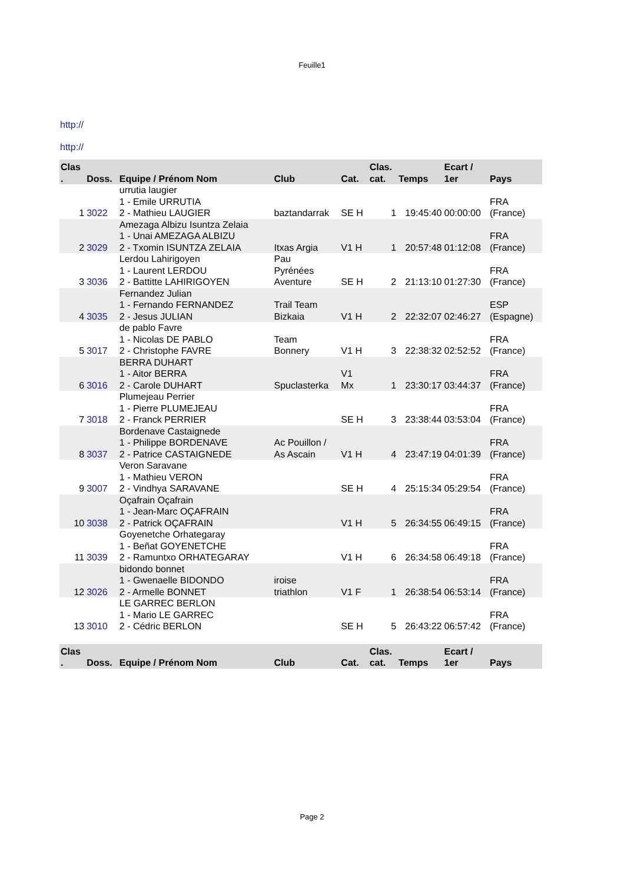Feuille1
http://
http://
| Clas . | Doss. | Equipe / Prénom Nom | Club | Cat. | Clas. cat. | Temps | Ecart / 1er | Pays |
| --- | --- | --- | --- | --- | --- | --- | --- | --- |
| 1 | 3022 | urrutia laugier 1 - Emile URRUTIA 2 - Mathieu LAUGIER | baztandarrak | SE H | 1 | 19:45:40 | 00:00:00 | FRA (France) |
| 2 | 3029 | Amezaga Albizu Isuntza Zelaia 1 - Unai AMEZAGA ALBIZU 2 - Txomin ISUNTZA ZELAIA | Itxas Argia | V1 H | 1 | 20:57:48 | 01:12:08 | FRA (France) |
| 3 | 3036 | Lerdou Lahirigoyen 1 - Laurent LERDOU 2 - Battitte LAHIRIGOYEN | Pau Pyrénées Aventure | SE H | 2 | 21:13:10 | 01:27:30 | FRA (France) |
| 4 | 3035 | Fernandez Julian 1 - Fernando FERNANDEZ 2 - Jesus JULIAN | Trail Team Bizkaia | V1 H | 2 | 22:32:07 | 02:46:27 | ESP (Espagne) |
| 5 | 3017 | de pablo Favre 1 - Nicolas DE PABLO 2 - Christophe FAVRE | Team Bonnery | V1 H | 3 | 22:38:32 | 02:52:52 | FRA (France) |
| 6 | 3016 | BERRA DUHART 1 - Aitor BERRA 2 - Carole DUHART | Spuclasterka | V1 Mx | 1 | 23:30:17 | 03:44:37 | FRA (France) |
| 7 | 3018 | Plumejeau Perrier 1 - Pierre PLUMEJEAU 2 - Franck PERRIER | | SE H | 3 | 23:38:44 | 03:53:04 | FRA (France) |
| 8 | 3037 | Bordenave Castaignede 1 - Philippe BORDENAVE 2 - Patrice CASTAIGNEDE | Ac Pouillon / As Ascain | V1 H | 4 | 23:47:19 | 04:01:39 | FRA (France) |
| 9 | 3007 | Veron Saravane 1 - Mathieu VERON 2 - Vindhya SARAVANE | | SE H | 4 | 25:15:34 | 05:29:54 | FRA (France) |
| 10 | 3038 | Oçafrain Oçafrain 1 - Jean-Marc OÇAFRAIN 2 - Patrick OÇAFRAIN | | V1 H | 5 | 26:34:55 | 06:49:15 | FRA (France) |
| 11 | 3039 | Goyenetche Orhategaray 1 - Beñat GOYENETCHE 2 - Ramuntxo ORHATEGARAY | | V1 H | 6 | 26:34:58 | 06:49:18 | FRA (France) |
| 12 | 3026 | bidondo bonnet 1 - Gwenaelle BIDONDO 2 - Armelle BONNET | iroise triathlon | V1 F | 1 | 26:38:54 | 06:53:14 | FRA (France) |
| 13 | 3010 | LE GARREC BERLON 1 - Mario LE GARREC 2 - Cédric BERLON | | SE H | 5 | 26:43:22 | 06:57:42 | FRA (France) |
| Clas . | Doss. | Equipe / Prénom Nom | Club | Cat. | Clas. cat. | Temps | Ecart / 1er | Pays |
Page 2